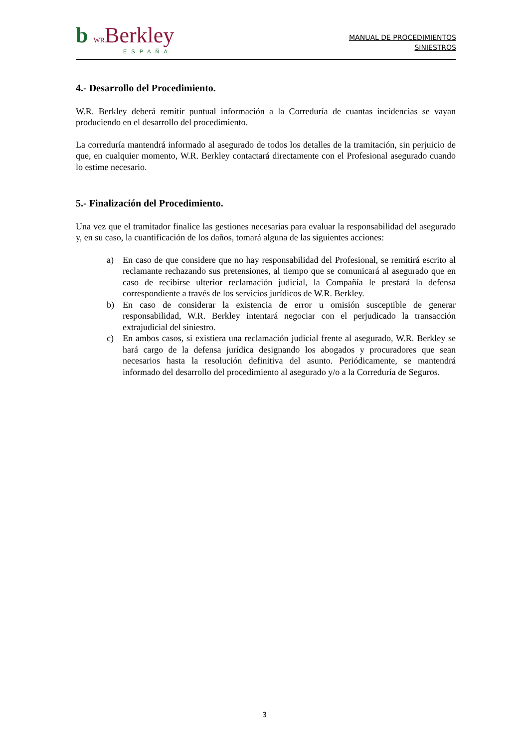b WRBerkley
ESPAÑA
MANUAL DE PROCEDIMIENTOS
SINIESTROS
4.- Desarrollo del Procedimiento.
W.R. Berkley deberá remitir puntual información a la Correduría de cuantas incidencias se vayan produciendo en el desarrollo del procedimiento.
La correduría mantendrá informado al asegurado de todos los detalles de la tramitación, sin perjuicio de que, en cualquier momento, W.R. Berkley contactará directamente con el Profesional asegurado cuando lo estime necesario.
5.- Finalización del Procedimiento.
Una vez que el tramitador finalice las gestiones necesarias para evaluar la responsabilidad del asegurado y, en su caso, la cuantificación de los daños, tomará alguna de las siguientes acciones:
a) En caso de que considere que no hay responsabilidad del Profesional, se remitirá escrito al reclamante rechazando sus pretensiones, al tiempo que se comunicará al asegurado que en caso de recibirse ulterior reclamación judicial, la Compañía le prestará la defensa correspondiente a través de los servicios jurídicos de W.R. Berkley.
b) En caso de considerar la existencia de error u omisión susceptible de generar responsabilidad, W.R. Berkley intentará negociar con el perjudicado la transacción extrajudicial del siniestro.
c) En ambos casos, si existiera una reclamación judicial frente al asegurado, W.R. Berkley se hará cargo de la defensa jurídica designando los abogados y procuradores que sean necesarios hasta la resolución definitiva del asunto. Periódicamente, se mantendrá informado del desarrollo del procedimiento al asegurado y/o a la Correduría de Seguros.
3